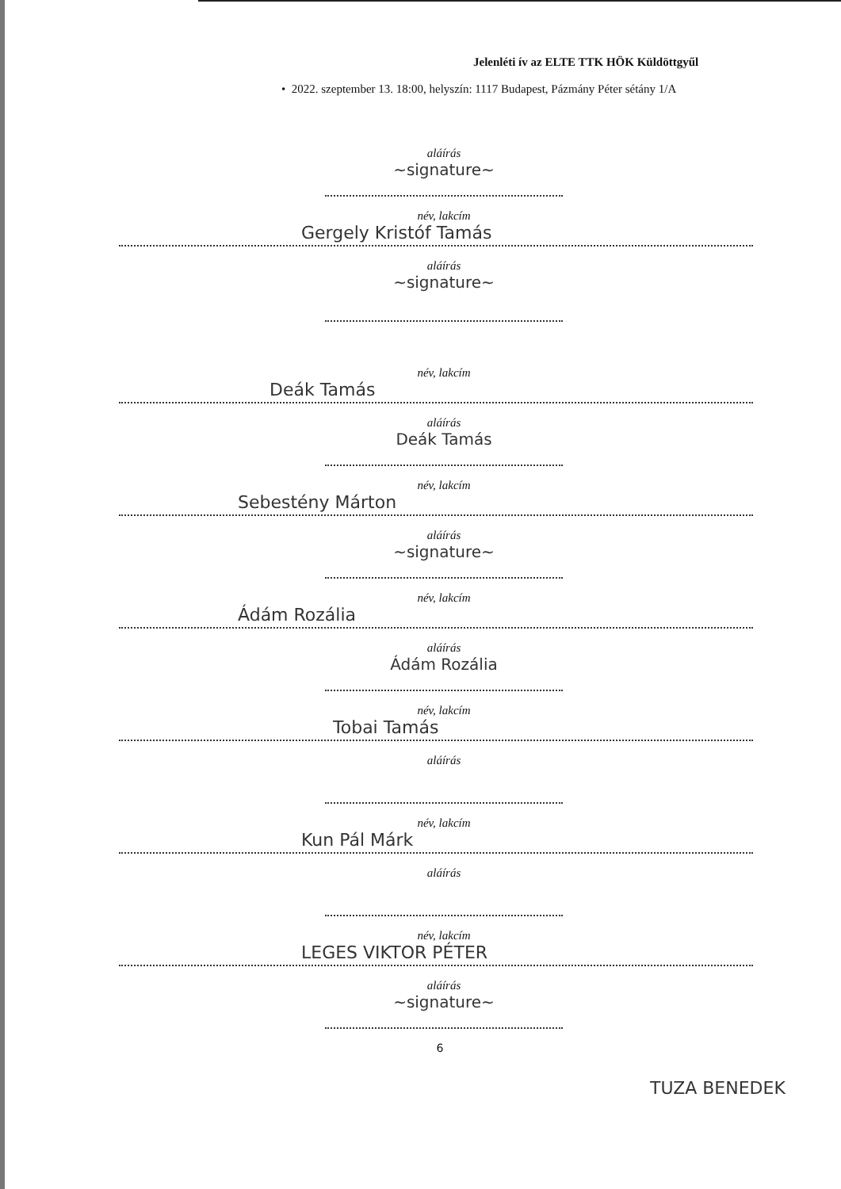Jelenléti ív az ELTE TTK HÖK Küldöttgyűl
• 2022. szeptember 13. 18:00, helyszín: 1117 Budapest, Pázmány Péter sétány 1/A
aláírás
~signature~
név, lakcím
Gergely Kristóf Tamás
aláírás
~signature~
név, lakcím
Deák Tamás
aláírás
Deák Tamás
név, lakcím
Sebestény Márton
aláírás
~signature~
név, lakcím
Ádám Rozália
aláírás
Ádám Rozália
név, lakcím
Tobai Tamás
aláírás
név, lakcím
Kun Pál Márk
aláírás
név, lakcím
LEGES VIKTOR PÉTER
aláírás
~signature~
6
TUZA BENEDEK